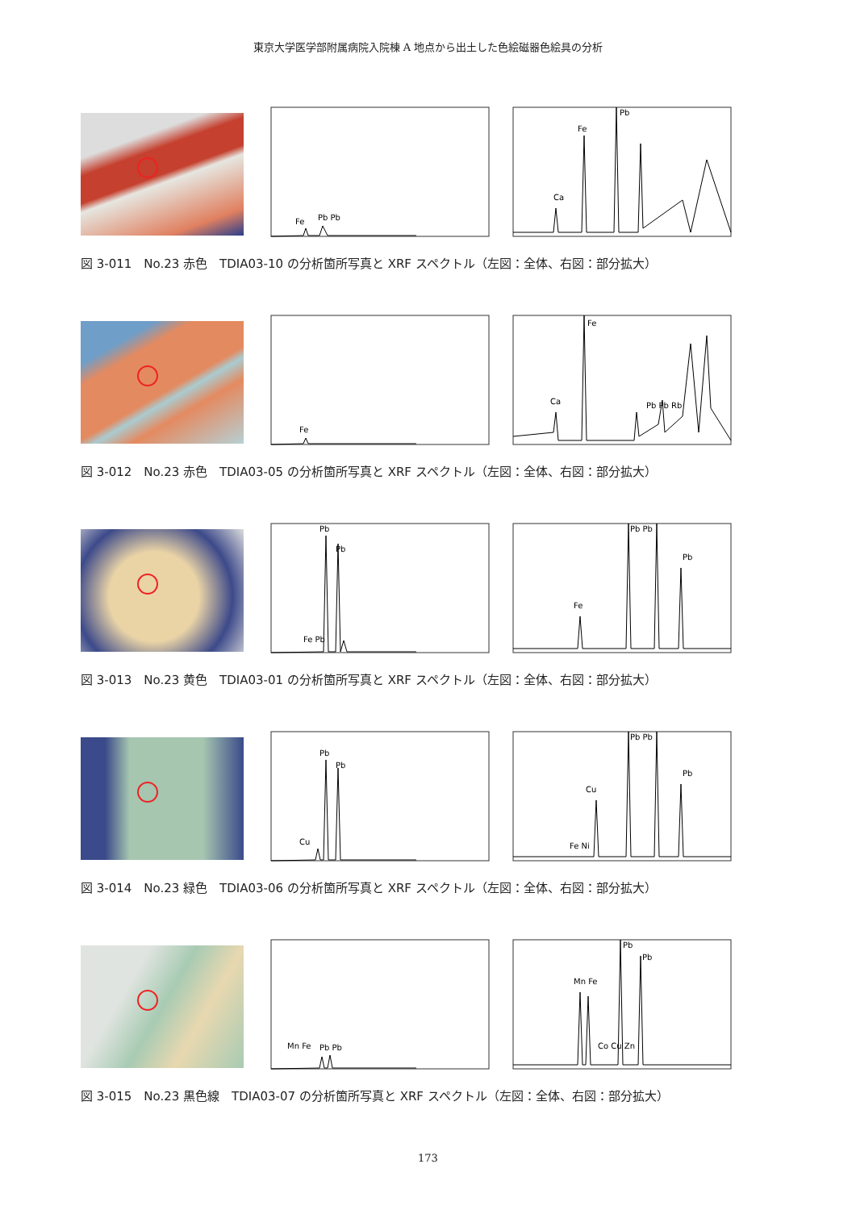東京大学医学部附属病院入院棟 A 地点から出土した色絵磁器色絵具の分析
Fe
Pb Pb
Fe
Pb
Ca
図 3-011　No.23 赤色　TDIA03-10 の分析箇所写真と XRF スペクトル（左図：全体、右図：部分拡大）
Fe
Fe
Ca
Pb Pb Rb
図 3-012　No.23 赤色　TDIA03-05 の分析箇所写真と XRF スペクトル（左図：全体、右図：部分拡大）
Pb
Pb
Fe Pb
Fe
Pb Pb
Pb
図 3-013　No.23 黄色　TDIA03-01 の分析箇所写真と XRF スペクトル（左図：全体、右図：部分拡大）
Pb
Pb
Cu
Cu
Pb Pb
Pb
Fe Ni
図 3-014　No.23 緑色　TDIA03-06 の分析箇所写真と XRF スペクトル（左図：全体、右図：部分拡大）
Mn Fe
Pb Pb
Mn Fe
Pb
Pb
Co Cu Zn
図 3-015　No.23 黒色線　TDIA03-07 の分析箇所写真と XRF スペクトル（左図：全体、右図：部分拡大）
173